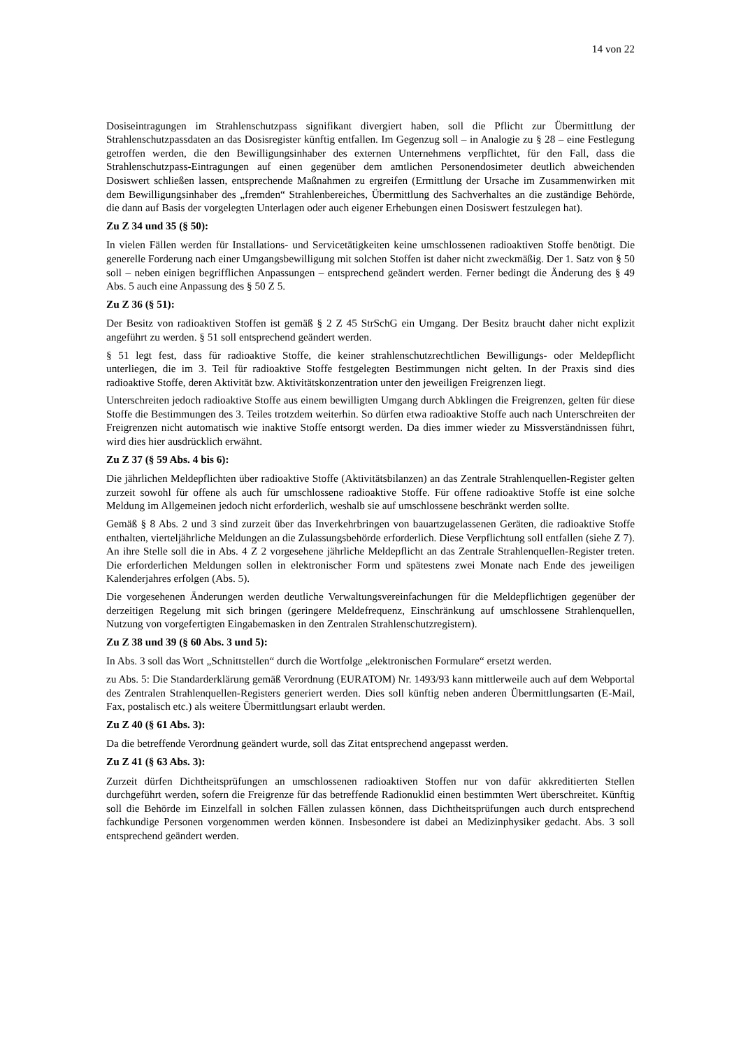14 von 22
Dosiseintragungen im Strahlenschutzpass signifikant divergiert haben, soll die Pflicht zur Übermittlung der Strahlenschutzpassdaten an das Dosisregister künftig entfallen. Im Gegenzug soll – in Analogie zu § 28 – eine Festlegung getroffen werden, die den Bewilligungsinhaber des externen Unternehmens verpflichtet, für den Fall, dass die Strahlenschutzpass-Eintragungen auf einen gegenüber dem amtlichen Personendosimeter deutlich abweichenden Dosiswert schließen lassen, entsprechende Maßnahmen zu ergreifen (Ermittlung der Ursache im Zusammenwirken mit dem Bewilligungsinhaber des „fremden“ Strahlenbereiches, Übermittlung des Sachverhaltes an die zuständige Behörde, die dann auf Basis der vorgelegten Unterlagen oder auch eigener Erhebungen einen Dosiswert festzulegen hat).
Zu Z 34 und 35 (§ 50):
In vielen Fällen werden für Installations- und Servicetätigkeiten keine umschlossenen radioaktiven Stoffe benötigt. Die generelle Forderung nach einer Umgangsbewilligung mit solchen Stoffen ist daher nicht zweckmäßig. Der 1. Satz von § 50 soll – neben einigen begrifflichen Anpassungen – entsprechend geändert werden. Ferner bedingt die Änderung des § 49 Abs. 5 auch eine Anpassung des § 50 Z 5.
Zu Z 36 (§ 51):
Der Besitz von radioaktiven Stoffen ist gemäß § 2 Z 45 StrSchG ein Umgang. Der Besitz braucht daher nicht explizit angeführt zu werden. § 51 soll entsprechend geändert werden.
§ 51 legt fest, dass für radioaktive Stoffe, die keiner strahlenschutzrechtlichen Bewilligungs- oder Meldepflicht unterliegen, die im 3. Teil für radioaktive Stoffe festgelegten Bestimmungen nicht gelten. In der Praxis sind dies radioaktive Stoffe, deren Aktivität bzw. Aktivitätskonzentration unter den jeweiligen Freigrenzen liegt.
Unterschreiten jedoch radioaktive Stoffe aus einem bewilligten Umgang durch Abklingen die Freigrenzen, gelten für diese Stoffe die Bestimmungen des 3. Teiles trotzdem weiterhin. So dürfen etwa radioaktive Stoffe auch nach Unterschreiten der Freigrenzen nicht automatisch wie inaktive Stoffe entsorgt werden. Da dies immer wieder zu Missverständnissen führt, wird dies hier ausdrücklich erwähnt.
Zu Z 37 (§ 59 Abs. 4 bis 6):
Die jährlichen Meldepflichten über radioaktive Stoffe (Aktivitätsbilanzen) an das Zentrale Strahlenquellen-Register gelten zurzeit sowohl für offene als auch für umschlossene radioaktive Stoffe. Für offene radioaktive Stoffe ist eine solche Meldung im Allgemeinen jedoch nicht erforderlich, weshalb sie auf umschlossene beschränkt werden sollte.
Gemäß § 8 Abs. 2 und 3 sind zurzeit über das Inverkehrbringen von bauartzugelassenen Geräten, die radioaktive Stoffe enthalten, vierteljährliche Meldungen an die Zulassungsbehörde erforderlich. Diese Verpflichtung soll entfallen (siehe Z 7). An ihre Stelle soll die in Abs. 4 Z 2 vorgesehene jährliche Meldepflicht an das Zentrale Strahlenquellen-Register treten. Die erforderlichen Meldungen sollen in elektronischer Form und spätestens zwei Monate nach Ende des jeweiligen Kalenderjahres erfolgen (Abs. 5).
Die vorgesehenen Änderungen werden deutliche Verwaltungsvereinfachungen für die Meldepflichtigen gegenüber der derzeitigen Regelung mit sich bringen (geringere Meldefrequenz, Einschränkung auf umschlossene Strahlenquellen, Nutzung von vorgefertigten Eingabemasken in den Zentralen Strahlenschutzregistern).
Zu Z 38 und 39 (§ 60 Abs. 3 und 5):
In Abs. 3 soll das Wort „Schnittstellen“ durch die Wortfolge „elektronischen Formulare“ ersetzt werden.
zu Abs. 5: Die Standarderklärung gemäß Verordnung (EURATOM) Nr. 1493/93 kann mittlerweile auch auf dem Webportal des Zentralen Strahlenquellen-Registers generiert werden. Dies soll künftig neben anderen Übermittlungsarten (E-Mail, Fax, postalisch etc.) als weitere Übermittlungsart erlaubt werden.
Zu Z 40 (§ 61 Abs. 3):
Da die betreffende Verordnung geändert wurde, soll das Zitat entsprechend angepasst werden.
Zu Z 41 (§ 63 Abs. 3):
Zurzeit dürfen Dichtheitsprüfungen an umschlossenen radioaktiven Stoffen nur von dafür akkreditierten Stellen durchgeführt werden, sofern die Freigrenze für das betreffende Radionuklid einen bestimmten Wert überschreitet. Künftig soll die Behörde im Einzelfall in solchen Fällen zulassen können, dass Dichtheitsprüfungen auch durch entsprechend fachkundige Personen vorgenommen werden können. Insbesondere ist dabei an Medizinphysiker gedacht. Abs. 3 soll entsprechend geändert werden.